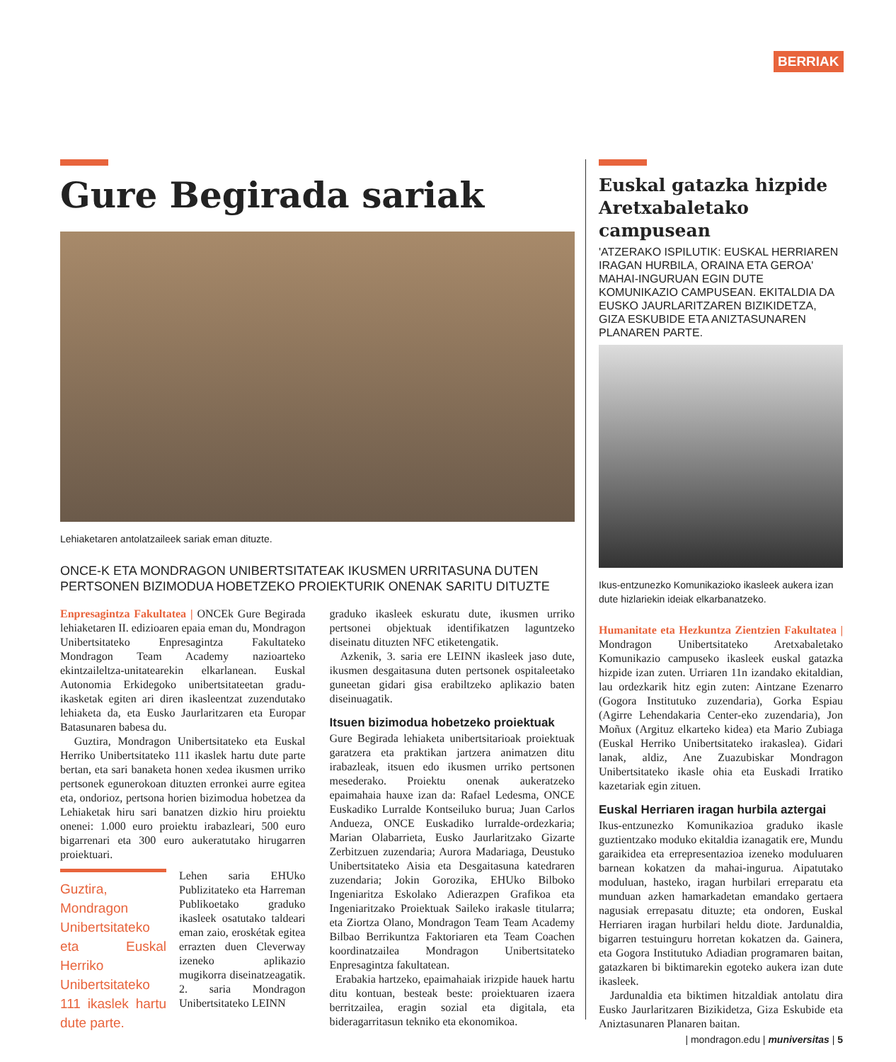BERRIAK
Gure Begirada sariak
Lehiaketaren antolatzaileek sariak eman dituzte.
ONCE-K ETA MONDRAGON UNIBERTSITATEAK IKUSMEN URRITASUNA DUTEN PERTSONEN BIZIMODUA HOBETZEKO PROIEKTURIK ONENAK SARITU DITUZTE
Enpresagintza Fakultatea | ONCEk Gure Begirada lehiaketaren II. edizioaren epaia eman du, Mondragon Unibertsitateko Enpresagintza Fakultateko Mondragon Team Academy nazioarteko ekintzaileltza-unitatearekin elkarlanean. Euskal Autonomia Erkidegoko unibertsitateetan gradu-ikasketak egiten ari diren ikasleentzat zuzendutako lehiaketa da, eta Eusko Jaurlaritzaren eta Europar Batasunaren babesa du.
Guztira, Mondragon Unibertsitateko eta Euskal Herriko Unibertsitateko 111 ikaslek hartu dute parte bertan, eta sari banaketa honen xedea ikusmen urriko pertsonek egunerokoan dituzten erronkei aurre egitea eta, ondorioz, pertsona horien bizimodua hobetzea da Lehiaketak hiru sari banatzen dizkio hiru proiektu onenei: 1.000 euro proiektu irabazleari, 500 euro bigarrenari eta 300 euro aukeratutako hirugarren proiektuari.
Guztira, Mondragon Unibertsitateko eta Euskal Herriko Unibertsitateko 111 ikaslek hartu dute parte.
Lehen saria EHUko Publizitateko eta Harreman Publikoetako graduko ikasleek osatutako taldeari eman zaio, eroskétak egitea errazten duen Cleverway izeneko aplikazio mugikorra diseinatzeagatik. 2. saria Mondragon Unibertsitateko LEINN
graduko ikasleek eskuratu dute, ikusmen urriko pertsonei objektuak identifikatzen laguntzeko diseinatu dituzten NFC etiketengatik.
Azkenik, 3. saria ere LEINN ikasleek jaso dute, ikusmen desgaitasuna duten pertsonek ospitaleetako guneetan gidari gisa erabiltzeko aplikazio baten diseinuagatik.
Itsuen bizimodua hobetzeko proiektuak
Gure Begirada lehiaketa unibertsitarioak proiektuak garatzera eta praktikan jartzera animatzen ditu irabazleak, itsuen edo ikusmen urriko pertsonen mesederako. Proiektu onenak aukeratzeko epaimahaia hauxe izan da: Rafael Ledesma, ONCE Euskadiko Lurralde Kontseiluko burua; Juan Carlos Andueza, ONCE Euskadiko lurralde-ordezkaria; Marian Olabarrieta, Eusko Jaurlaritzako Gizarte Zerbitzuen zuzendaria; Aurora Madariaga, Deustuko Unibertsitateko Aisia eta Desgaitasuna katedraren zuzendaria; Jokin Gorozika, EHUko Bilboko Ingeniaritza Eskolako Adierazpen Grafikoa eta Ingeniaritzako Proiektuak Saileko irakasle titularra; eta Ziortza Olano, Mondragon Team Team Academy Bilbao Berrikuntza Faktoriaren eta Team Coachen koordinatzailea Mondragon Unibertsitateko Enpresagintza fakultatean.
Erabakia hartzeko, epaimahaiak irizpide hauek hartu ditu kontuan, besteak beste: proiektuaren izaera berritzailea, eragin sozial eta digitala, eta bideragarritasun tekniko eta ekonomikoa.
Euskal gatazka hizpide Aretxabaletako campusean
'ATZERAKO ISPILUTIK: EUSKAL HERRIAREN IRAGAN HURBILA, ORAINA ETA GEROA' MAHAI-INGURUAN EGIN DUTE KOMUNIKAZIO CAMPUSEAN. EKITALDIA DA EUSKO JAURLARITZAREN BIZIKIDETZA, GIZA ESKUBIDE ETA ANIZTASUNAREN PLANAREN PARTE.
Ikus-entzunezko Komunikazioko ikasleek aukera izan dute hizlariekin ideiak elkarbanatzeko.
Humanitate eta Hezkuntza Zientzien Fakultatea | Mondragon Unibertsitateko Aretxabaletako Komunikazio campuseko ikasleek euskal gatazka hizpide izan zuten. Urriaren 11n izandako ekitaldian, lau ordezkarik hitz egin zuten: Aintzane Ezenarro (Gogora Institutuko zuzendaria), Gorka Espiau (Agirre Lehendakaria Center-eko zuzendaria), Jon Moñux (Argituz elkarteko kidea) eta Mario Zubiaga (Euskal Herriko Unibertsitateko irakaslea). Gidari lanak, aldiz, Ane Zuazubiskar Mondragon Unibertsitateko ikasle ohia eta Euskadi Irratiko kazetariak egin zituen.
Euskal Herriaren iragan hurbila aztergai
Ikus-entzunezko Komunikazioa graduko ikasle guztientzako moduko ekitaldia izanagatik ere, Mundu garaikidea eta errepresentazioa izeneko moduluaren barnean kokatzen da mahai-ingurua. Aipatutako moduluan, hasteko, iragan hurbilari erreparatu eta munduan azken hamarkadetan emandako gertaera nagusiak errepasatu dituzte; eta ondoren, Euskal Herriaren iragan hurbilari heldu diote. Jardunaldia, bigarren testuinguru horretan kokatzen da. Gainera, eta Gogora Institutuko Adiadian programaren baitan, gatazkaren bi biktimarekin egoteko aukera izan dute ikasleek.
Jardunaldia eta biktimen hitzaldiak antolatu dira Eusko Jaurlaritzaren Bizikidetza, Giza Eskubide eta Aniztasunaren Planaren baitan.
| mondragon.edu | muniversitas | 5